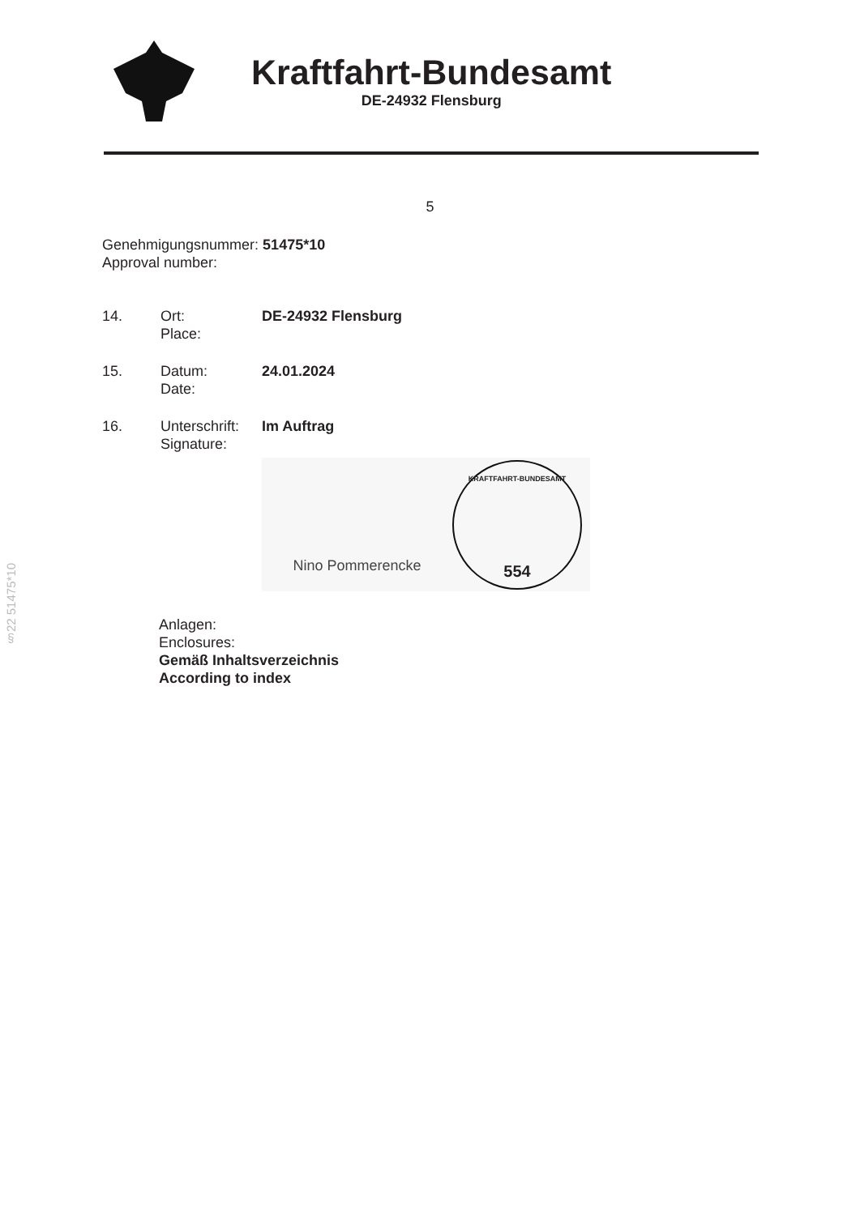Kraftfahrt-Bundesamt
DE-24932 Flensburg
5
Genehmigungsnummer: 51475*10
Approval number:
14. Ort:
Place:
DE-24932 Flensburg
15. Datum:
Date:
24.01.2024
16. Unterschrift:
Signature:
Im Auftrag
Nino Pommerencke
KRAFTFAHRT-BUNDESAMT
554
Anlagen:
Enclosures:
Gemäß Inhaltsverzeichnis
According to index
§22 51475*10